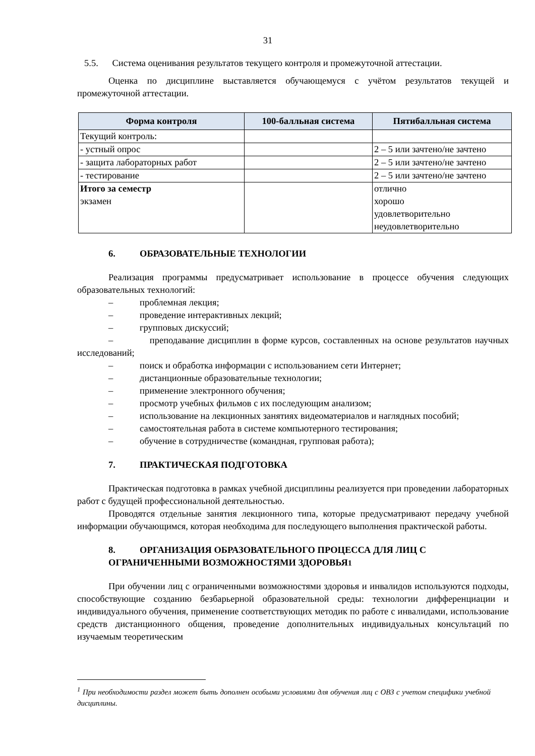31
5.5. Система оценивания результатов текущего контроля и промежуточной аттестации.
Оценка по дисциплине выставляется обучающемуся с учётом результатов текущей и промежуточной аттестации.
| Форма контроля | 100-балльная система | Пятибалльная система |
| --- | --- | --- |
| Текущий контроль: | | |
| - устный опрос | | 2 – 5 или зачтено/не зачтено |
| - защита лабораторных работ | | 2 – 5 или зачтено/не зачтено |
| - тестирование | | 2 – 5 или зачтено/не зачтено |
| Итого за семестр экзамен | | отлично хорошо удовлетворительно неудовлетворительно |
6. ОБРАЗОВАТЕЛЬНЫЕ ТЕХНОЛОГИИ
Реализация программы предусматривает использование в процессе обучения следующих образовательных технологий:
– проблемная лекция;
– проведение интерактивных лекций;
– групповых дискуссий;
– преподавание дисциплин в форме курсов, составленных на основе результатов научных исследований;
– поиск и обработка информации с использованием сети Интернет;
– дистанционные образовательные технологии;
– применение электронного обучения;
– просмотр учебных фильмов с их последующим анализом;
– использование на лекционных занятиях видеоматериалов и наглядных пособий;
– самостоятельная работа в системе компьютерного тестирования;
– обучение в сотрудничестве (командная, групповая работа);
7. ПРАКТИЧЕСКАЯ ПОДГОТОВКА
Практическая подготовка в рамках учебной дисциплины реализуется при проведении лабораторных работ с будущей профессиональной деятельностью.
Проводятся отдельные занятия лекционного типа, которые предусматривают передачу учебной информации обучающимся, которая необходима для последующего выполнения практической работы.
8. ОРГАНИЗАЦИЯ ОБРАЗОВАТЕЛЬНОГО ПРОЦЕССА ДЛЯ ЛИЦ С
ОГРАНИЧЕННЫМИ ВОЗМОЖНОСТЯМИ ЗДОРОВЬЯ<sup>1</sup>
При обучении лиц с ограниченными возможностями здоровья и инвалидов используются подходы, способствующие созданию безбарьерной образовательной среды: технологии дифференциации и индивидуального обучения, применение соответствующих методик по работе с инвалидами, использование средств дистанционного общения, проведение дополнительных индивидуальных консультаций по изучаемым теоретическим
<sup>1</sup> При необходимости раздел может быть дополнен особыми условиями для обучения лиц с ОВЗ с учетом специфики учебной дисциплины.